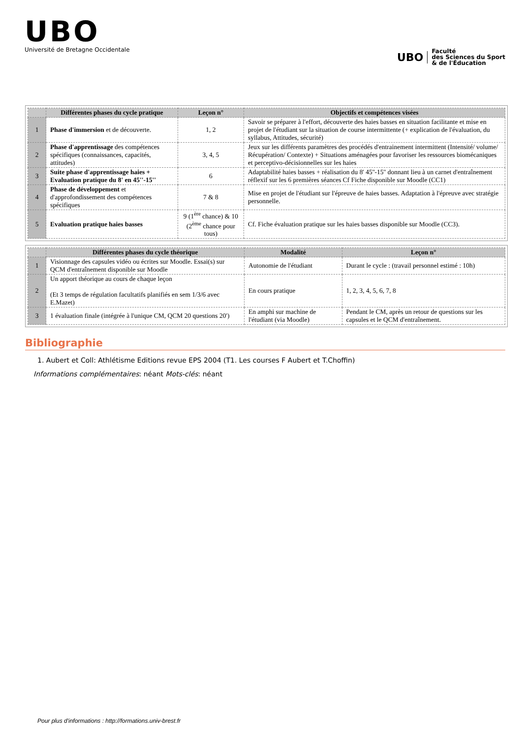UBO
Université de Bretagne Occidentale
UBO
Faculté
des Sciences du Sport
& de l'Éducation
| | Différentes phases du cycle pratique | Leçon n° | Objectifs et compétences visées |
| --- | --- | --- | --- |
| 1 | Phase d'immersion et de découverte. | 1, 2 | Savoir se préparer à l'effort, découverte des haies basses en situation facilitante et mise en projet de l'étudiant sur la situation de course intermittente (+ explication de l'évaluation, du syllabus, Attitudes, sécurité) |
| 2 | Phase d'apprentissage des compétences spécifiques (connaissances, capacités, attitudes) | 3, 4, 5 | Jeux sur les différents paramètres des procédés d'entrainement intermittent (Intensité/ volume/ Récupération/ Contexte) + Situations aménagées pour favoriser les ressources biomécaniques et perceptivo-décisionnelles sur les haies |
| 3 | Suite phase d'apprentissage haies + Evaluation pratique du 8' en 45''-15'' | 6 | Adaptabilité haies basses + réalisation du 8' 45''-15'' donnant lieu à un carnet d'entraînement réflexif sur les 6 premières séances Cf Fiche disponible sur Moodle (CC1) |
| 4 | Phase de développement et d'approfondissement des compétences spécifiques | 7 & 8 | Mise en projet de l'étudiant sur l'épreuve de haies basses. Adaptation à l'épreuve avec stratégie personnelle. |
| 5 | Evaluation pratique haies basses | 9 (1<sup>ère</sup> chance) & 10 (2<sup>ème</sup> chance pour tous) | Cf. Fiche évaluation pratique sur les haies basses disponible sur Moodle (CC3). |
| | Différentes phases du cycle théorique | Modalité | Leçon n° |
| --- | --- | --- | --- |
| 1 | Visionnage des capsules vidéo ou écrites sur Moodle. Essai(s) sur QCM d'entraînement disponible sur Moodle | Autonomie de l'étudiant | Durant le cycle : (travail personnel estimé : 10h) |
| 2 | Un apport théorique au cours de chaque leçon (Et 3 temps de régulation facultatifs planifiés en sem 1/3/6 avec E.Mazet) | En cours pratique | 1, 2, 3, 4, 5, 6, 7, 8 |
| 3 | 1 évaluation finale (intégrée à l'unique CM, QCM 20 questions 20') | En amphi sur machine de l'étudiant (via Moodle) | Pendant le CM, après un retour de questions sur les capsules et le QCM d'entraînement. |
Bibliographie
1. Aubert et Coll: Athlétisme Editions revue EPS 2004 (T1. Les courses F Aubert et T.Choffin)
Informations complémentaires: néant Mots-clés: néant
Pour plus d'informations : http://formations.univ-brest.fr